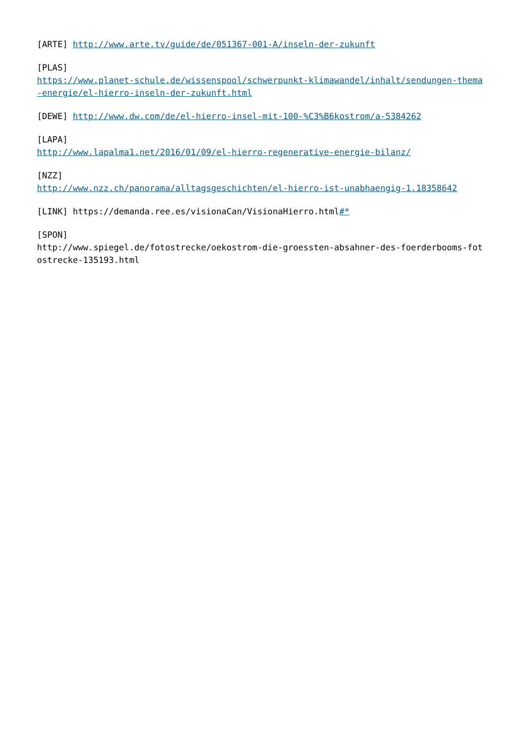[ARTE] http://www.arte.tv/guide/de/051367-001-A/inseln-der-zukunft
[PLAS]
https://www.planet-schule.de/wissenspool/schwerpunkt-klimawandel/inhalt/sendungen-thema-energie/el-hierro-inseln-der-zukunft.html
[DEWE] http://www.dw.com/de/el-hierro-insel-mit-100-%C3%B6kostrom/a-5384262
[LAPA]
http://www.lapalma1.net/2016/01/09/el-hierro-regenerative-energie-bilanz/
[NZZ]
http://www.nzz.ch/panorama/alltagsgeschichten/el-hierro-ist-unabhaengig-1.18358642
[LINK] https://demanda.ree.es/visionaCan/VisionaHierro.html#*
[SPON]
http://www.spiegel.de/fotostrecke/oekostrom-die-groessten-absahner-des-foerderbooms-fotostrecke-135193.html